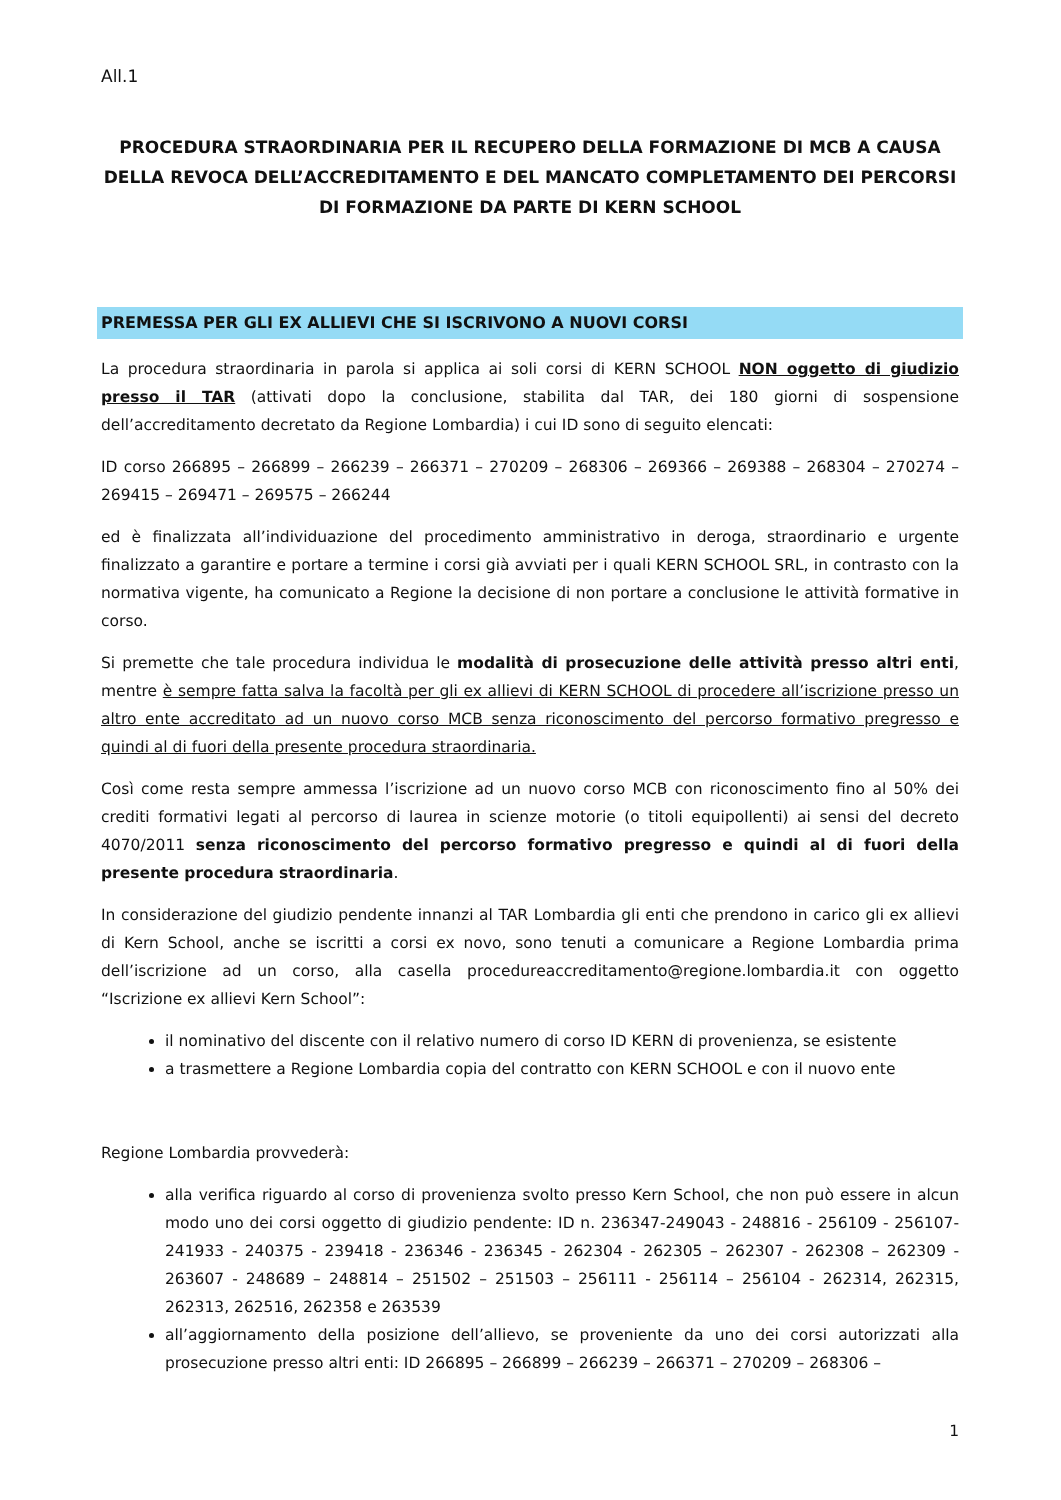All.1
PROCEDURA STRAORDINARIA PER IL RECUPERO DELLA FORMAZIONE DI MCB A CAUSA DELLA REVOCA DELL’ACCREDITAMENTO E DEL MANCATO COMPLETAMENTO DEI PERCORSI DI FORMAZIONE DA PARTE DI KERN SCHOOL
PREMESSA PER GLI EX ALLIEVI CHE SI ISCRIVONO A NUOVI CORSI
La procedura straordinaria in parola si applica ai soli corsi di KERN SCHOOL NON oggetto di giudizio presso il TAR (attivati dopo la conclusione, stabilita dal TAR, dei 180 giorni di sospensione dell’accreditamento decretato da Regione Lombardia) i cui ID sono di seguito elencati:
ID corso 266895 – 266899 – 266239 – 266371 – 270209 – 268306 – 269366 – 269388 – 268304 – 270274 – 269415 – 269471 – 269575 – 266244
ed è finalizzata all’individuazione del procedimento amministrativo in deroga, straordinario e urgente finalizzato a garantire e portare a termine i corsi già avviati per i quali KERN SCHOOL SRL, in contrasto con la normativa vigente, ha comunicato a Regione la decisione di non portare a conclusione le attività formative in corso.
Si premette che tale procedura individua le modalità di prosecuzione delle attività presso altri enti, mentre è sempre fatta salva la facoltà per gli ex allievi di KERN SCHOOL di procedere all’iscrizione presso un altro ente accreditato ad un nuovo corso MCB senza riconoscimento del percorso formativo pregresso e quindi al di fuori della presente procedura straordinaria.
Così come resta sempre ammessa l’iscrizione ad un nuovo corso MCB con riconoscimento fino al 50% dei crediti formativi legati al percorso di laurea in scienze motorie (o titoli equipollenti) ai sensi del decreto 4070/2011 senza riconoscimento del percorso formativo pregresso e quindi al di fuori della presente procedura straordinaria.
In considerazione del giudizio pendente innanzi al TAR Lombardia gli enti che prendono in carico gli ex allievi di Kern School, anche se iscritti a corsi ex novo, sono tenuti a comunicare a Regione Lombardia prima dell’iscrizione ad un corso, alla casella procedureaccreditamento@regione.lombardia.it con oggetto “Iscrizione ex allievi Kern School”:
il nominativo del discente con il relativo numero di corso ID KERN di provenienza, se esistente
a trasmettere a Regione Lombardia copia del contratto con KERN SCHOOL e con il nuovo ente
Regione Lombardia provvederà:
alla verifica riguardo al corso di provenienza svolto presso Kern School, che non può essere in alcun modo uno dei corsi oggetto di giudizio pendente: ID n. 236347-249043 - 248816 - 256109 - 256107-241933 - 240375 - 239418 - 236346 - 236345 - 262304 - 262305 – 262307 - 262308 – 262309 - 263607 - 248689 – 248814 – 251502 – 251503 – 256111 - 256114 – 256104 - 262314, 262315, 262313, 262516, 262358 e 263539
all’aggiornamento della posizione dell’allievo, se proveniente da uno dei corsi autorizzati alla prosecuzione presso altri enti: ID 266895 – 266899 – 266239 – 266371 – 270209 – 268306 –
1